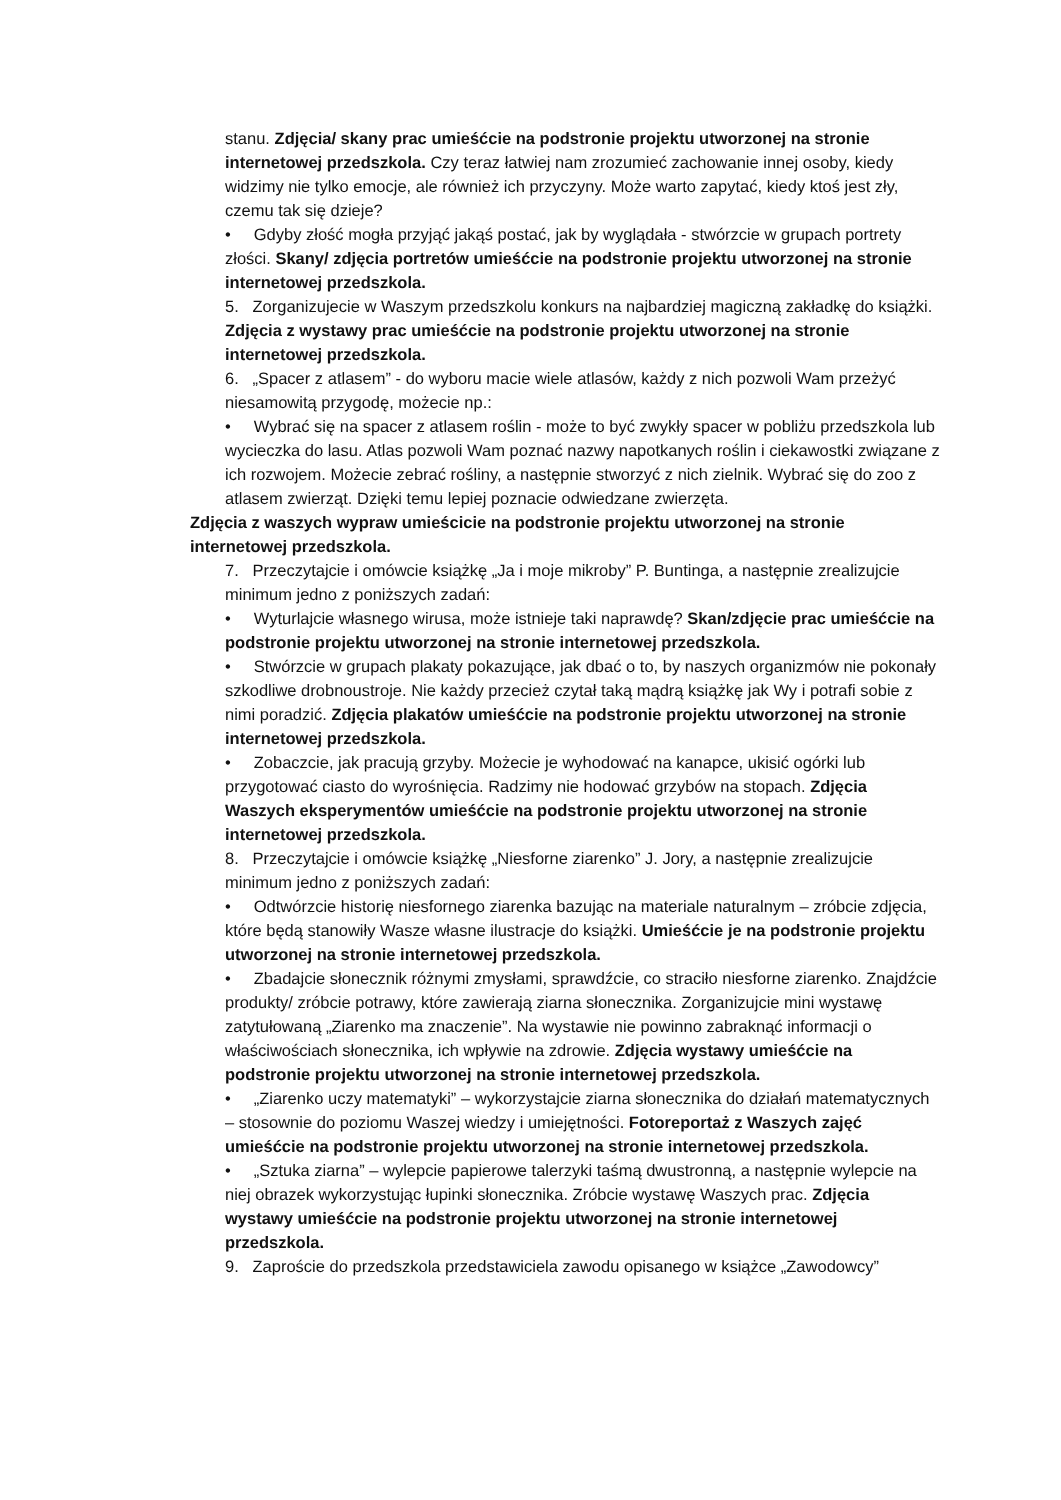stanu. Zdjęcia/ skany prac umieśćcie na podstronie projektu utworzonej na stronie internetowej przedszkola. Czy teraz łatwiej nam zrozumieć zachowanie innej osoby, kiedy widzimy nie tylko emocje, ale również ich przyczyny. Może warto zapytać, kiedy ktoś jest zły, czemu tak się dzieje?
• Gdyby złość mogła przyjąć jakąś postać, jak by wyglądała - stwórzcie w grupach portrety złości. Skany/ zdjęcia portretów umieśćcie na podstronie projektu utworzonej na stronie internetowej przedszkola.
5. Zorganizujecie w Waszym przedszkolu konkurs na najbardziej magiczną zakładkę do książki. Zdjęcia z wystawy prac umieśćcie na podstronie projektu utworzonej na stronie internetowej przedszkola.
6. „Spacer z atlasem” - do wyboru macie wiele atlasów, każdy z nich pozwoli Wam przeżyć niesamowitą przygodę, możecie np.:
• Wybrać się na spacer z atlasem roślin - może to być zwykły spacer w pobliżu przedszkola lub wycieczka do lasu. Atlas pozwoli Wam poznać nazwy napotkanych roślin i ciekawostki związane z ich rozwojem. Możecie zebrać rośliny, a następnie stworzyć z nich zielnik. Wybrać się do zoo z atlasem zwierząt. Dzięki temu lepiej poznacie odwiedzane zwierzęta.
Zdjęcia z waszych wypraw umieścicie na podstronie projektu utworzonej na stronie internetowej przedszkola.
7. Przeczytajcie i omówcie książkę „Ja i moje mikroby” P. Buntinga, a następnie zrealizujcie minimum jedno z poniższych zadań:
• Wyturlajcie własnego wirusa, może istnieje taki naprawdę? Skan/zdjęcie prac umieśćcie na podstronie projektu utworzonej na stronie internetowej przedszkola.
• Stwórzcie w grupach plakaty pokazujące, jak dbać o to, by naszych organizmów nie pokonały szkodliwe drobnoustroje. Nie każdy przecież czytał taką mądrą książkę jak Wy i potrafi sobie z nimi poradzić. Zdjęcia plakatów umieśćcie na podstronie projektu utworzonej na stronie internetowej przedszkola.
• Zobaczcie, jak pracują grzyby. Możecie je wyhodować na kanapce, ukisić ogórki lub przygotować ciasto do wyrośnięcia. Radzimy nie hodować grzybów na stopach. Zdjęcia Waszych eksperymentów umieśćcie na podstronie projektu utworzonej na stronie internetowej przedszkola.
8. Przeczytajcie i omówcie książkę „Niesforne ziarenko” J. Jory, a następnie zrealizujcie minimum jedno z poniższych zadań:
• Odtwórzcie historię niesfornego ziarenka bazując na materiale naturalnym – zróbcie zdjęcia, które będą stanowiły Wasze własne ilustracje do książki. Umieśćcie je na podstronie projektu utworzonej na stronie internetowej przedszkola.
• Zbadajcie słonecznik różnymi zmysłami, sprawdźcie, co straciło niesforne ziarenko. Znajdźcie produkty/ zróbcie potrawy, które zawierają ziarna słonecznika. Zorganizujcie mini wystawę zatytułowaną „Ziarenko ma znaczenie”. Na wystawie nie powinno zabraknąć informacji o właściwościach słonecznika, ich wpływie na zdrowie. Zdjęcia wystawy umieśćcie na podstronie projektu utworzonej na stronie internetowej przedszkola.
• „Ziarenko uczy matematyki” – wykorzystajcie ziarna słonecznika do działań matematycznych – stosownie do poziomu Waszej wiedzy i umiejętności. Fotoreportaż z Waszych zajęć umieśćcie na podstronie projektu utworzonej na stronie internetowej przedszkola.
• „Sztuka ziarna” – wylepcie papierowe talerzyki taśmą dwustronną, a następnie wylepcie na niej obrazek wykorzystując łupinki słonecznika. Zróbcie wystawę Waszych prac. Zdjęcia wystawy umieśćcie na podstronie projektu utworzonej na stronie internetowej przedszkola.
9. Zaproście do przedszkola przedstawiciela zawodu opisanego w książce „Zawodowcy”